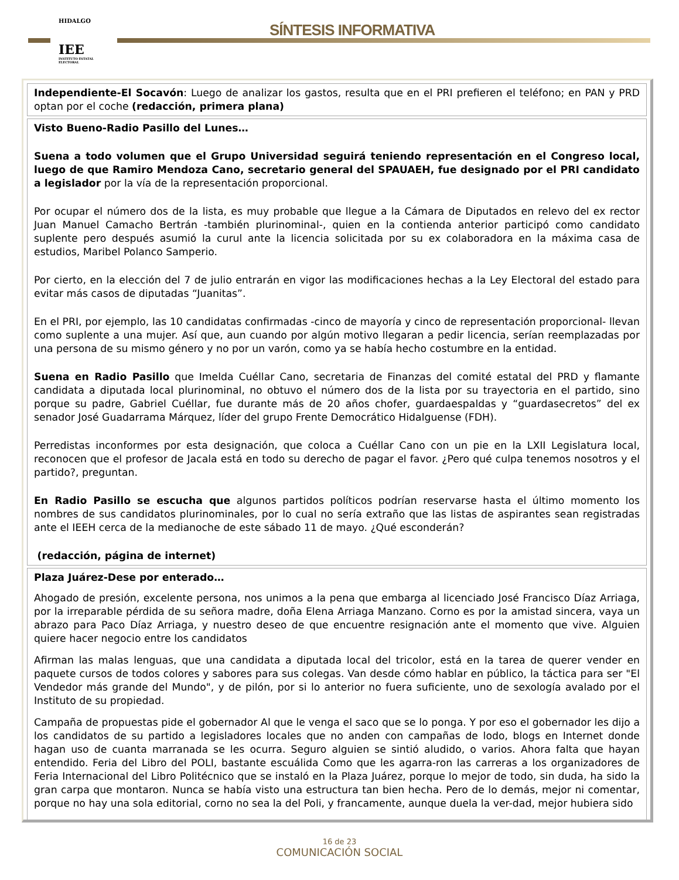HIDALGO
IEE
INSTITUTO ESTATAL ELECTORAL
SÍNTESIS INFORMATIVA
Independiente-El Socavón: Luego de analizar los gastos, resulta que en el PRI prefieren el teléfono; en PAN y PRD optan por el coche (redacción, primera plana)
Visto Bueno-Radio Pasillo del Lunes…
Suena a todo volumen que el Grupo Universidad seguirá teniendo representación en el Congreso local, luego de que Ramiro Mendoza Cano, secretario general del SPAUAEH, fue designado por el PRI candidato a legislador por la vía de la representación proporcional.
Por ocupar el número dos de la lista, es muy probable que llegue a la Cámara de Diputados en relevo del ex rector Juan Manuel Camacho Bertrán -también plurinominal-, quien en la contienda anterior participó como candidato suplente pero después asumió la curul ante la licencia solicitada por su ex colaboradora en la máxima casa de estudios, Maribel Polanco Samperio.
Por cierto, en la elección del 7 de julio entrarán en vigor las modificaciones hechas a la Ley Electoral del estado para evitar más casos de diputadas “Juanitas”.
En el PRI, por ejemplo, las 10 candidatas confirmadas -cinco de mayoría y cinco de representación proporcional- llevan como suplente a una mujer. Así que, aun cuando por algún motivo llegaran a pedir licencia, serían reemplazadas por una persona de su mismo género y no por un varón, como ya se había hecho costumbre en la entidad.
Suena en Radio Pasillo que Imelda Cuéllar Cano, secretaria de Finanzas del comité estatal del PRD y flamante candidata a diputada local plurinominal, no obtuvo el número dos de la lista por su trayectoria en el partido, sino porque su padre, Gabriel Cuéllar, fue durante más de 20 años chofer, guardaespaldas y “guardasecretos” del ex senador José Guadarrama Márquez, líder del grupo Frente Democrático Hidalguense (FDH).
Perredistas inconformes por esta designación, que coloca a Cuéllar Cano con un pie en la LXII Legislatura local, reconocen que el profesor de Jacala está en todo su derecho de pagar el favor. ¿Pero qué culpa tenemos nosotros y el partido?, preguntan.
En Radio Pasillo se escucha que algunos partidos políticos podrían reservarse hasta el último momento los nombres de sus candidatos plurinominales, por lo cual no sería extraño que las listas de aspirantes sean registradas ante el IEEH cerca de la medianoche de este sábado 11 de mayo. ¿Qué esconderán?
(redacción, página de internet)
Plaza Juárez-Dese por enterado…
Ahogado de presión, excelente persona, nos unimos a la pena que embarga al licenciado José Francisco Díaz Arriaga, por la irreparable pérdida de su señora madre, doña Elena Arriaga Manzano. Corno es por la amistad sincera, vaya un abrazo para Paco Díaz Arriaga, y nuestro deseo de que encuentre resignación ante el momento que vive. Alguien quiere hacer negocio entre los candidatos
Afirman las malas lenguas, que una candidata a diputada local del tricolor, está en la tarea de querer vender en paquete cursos de todos colores y sabores para sus colegas. Van desde cómo hablar en público, la táctica para ser "El Vendedor más grande del Mundo", y de pilón, por si lo anterior no fuera suficiente, uno de sexología avalado por el Instituto de su propiedad.
Campaña de propuestas pide el gobernador Al que le venga el saco que se lo ponga. Y por eso el gobernador les dijo a los candidatos de su partido a legisladores locales que no anden con campañas de lodo, blogs en Internet donde hagan uso de cuanta marranada se les ocurra. Seguro alguien se sintió aludido, o varios. Ahora falta que hayan entendido. Feria del Libro del POLI, bastante escuálida Como que les agarra-ron las carreras a los organizadores de Feria Internacional del Libro Politécnico que se instaló en la Plaza Juárez, porque lo mejor de todo, sin duda, ha sido la gran carpa que montaron. Nunca se había visto una estructura tan bien hecha. Pero de lo demás, mejor ni comentar, porque no hay una sola editorial, corno no sea la del Poli, y francamente, aunque duela la ver-dad, mejor hubiera sido
16 de 23
COMUNICACIÓN SOCIAL